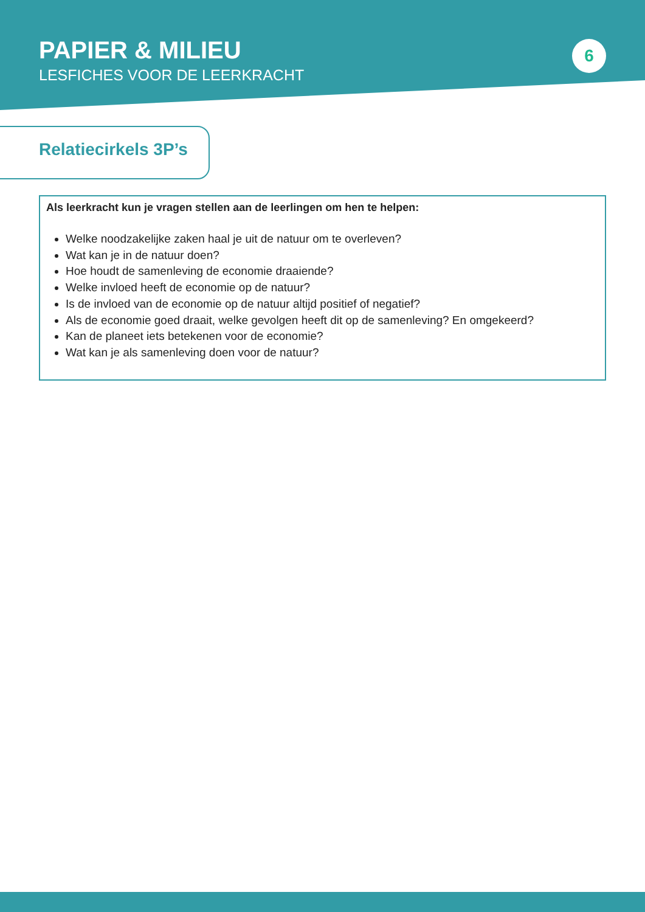PAPIER & MILIEU
LESFICHES VOOR DE LEERKRACHT
6
Relatiecirkels 3P’s
Als leerkracht kun je vragen stellen aan de leerlingen om hen te helpen:
Welke noodzakelijke zaken haal je uit de natuur om te overleven?
Wat kan je in de natuur doen?
Hoe houdt de samenleving de economie draaiende?
Welke invloed heeft de economie op de natuur?
Is de invloed van de economie op de natuur altijd positief of negatief?
Als de economie goed draait, welke gevolgen heeft dit op de samenleving? En omgekeerd?
Kan de planeet iets betekenen voor de economie?
Wat kan je als samenleving doen voor de natuur?